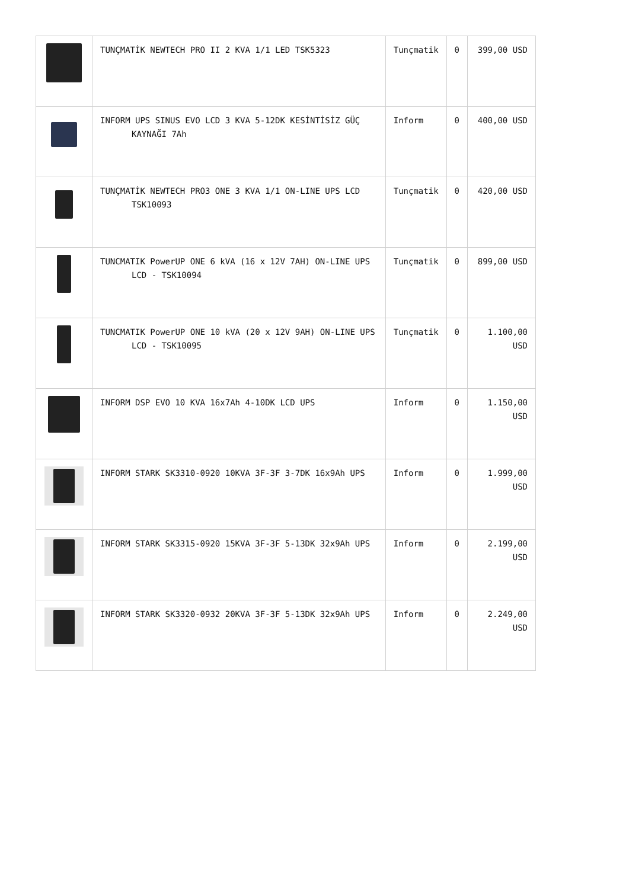| | TUNÇMATİK NEWTECH PRO II 2 KVA 1/1 LED TSK5323 | Tunçmatik | 0 | 399,00 USD |
| | INFORM UPS SINUS EVO LCD 3 KVA 5-12DK KESİNTİSİZ GÜÇ KAYNAĞI 7Ah | Inform | 0 | 400,00 USD |
| | TUNÇMATİK NEWTECH PRO3 ONE 3 KVA 1/1 ON-LINE UPS LCD TSK10093 | Tunçmatik | 0 | 420,00 USD |
| | TUNCMATIK PowerUP ONE 6 kVA (16 x 12V 7AH) ON-LINE UPS LCD - TSK10094 | Tunçmatik | 0 | 899,00 USD |
| | TUNCMATIK PowerUP ONE 10 kVA (20 x 12V 9AH) ON-LINE UPS LCD - TSK10095 | Tunçmatik | 0 | 1.100,00 USD |
| | INFORM DSP EVO 10 KVA 16x7Ah 4-10DK LCD UPS | Inform | 0 | 1.150,00 USD |
| | INFORM STARK SK3310-0920 10KVA 3F-3F 3-7DK 16x9Ah UPS | Inform | 0 | 1.999,00 USD |
| | INFORM STARK SK3315-0920 15KVA 3F-3F 5-13DK 32x9Ah UPS | Inform | 0 | 2.199,00 USD |
| | INFORM STARK SK3320-0932 20KVA 3F-3F 5-13DK 32x9Ah UPS | Inform | 0 | 2.249,00 USD |